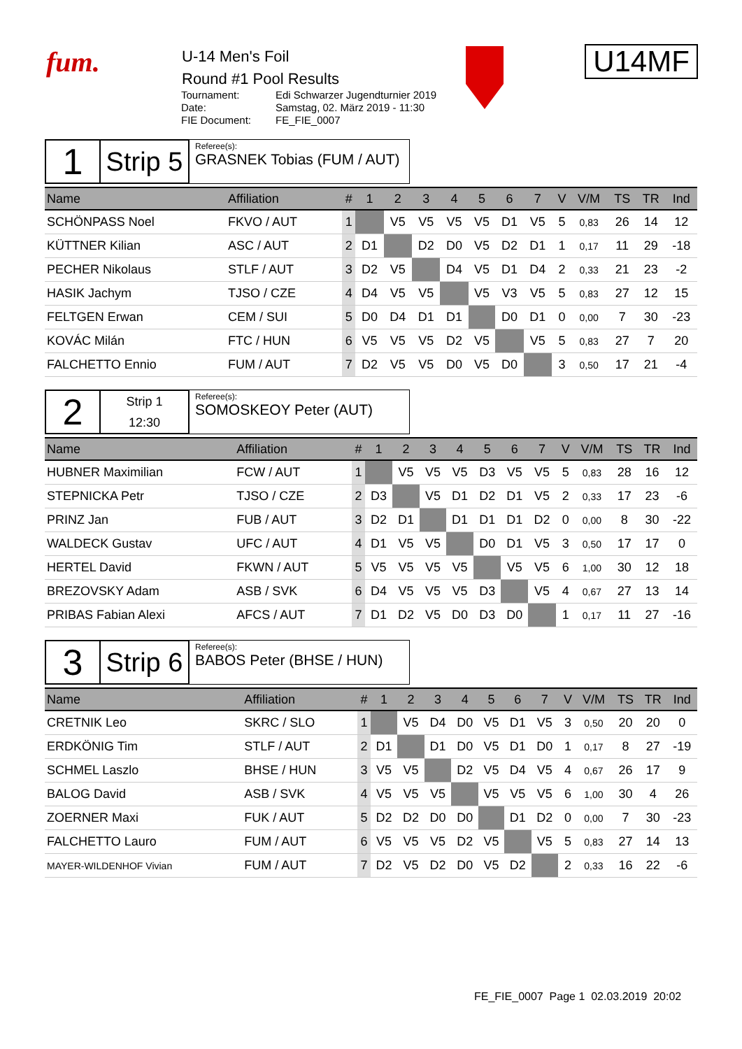fum.
U-14 Men's Foil
Round #1 Pool Results
Tournament: Edi Schwarzer Jugendturnier 2019
Date: Samstag, 02. März 2019 - 11:30
FIE Document: FE_FIE_0007
U14MF
1
Strip 5
Referee(s):
GRASNEK Tobias (FUM / AUT)
| Name | Affiliation | # | 1 | 2 | 3 | 4 | 5 | 6 | 7 | | V | V/M | TS | TR | Ind |
| --- | --- | --- | --- | --- | --- | --- | --- | --- | --- | --- | --- | --- | --- | --- | --- |
| SCHÖNPASS Noel | FKVO / AUT | 1 | | V5 | V5 | V5 | V5 | D1 | V5 | | 5 | 0,83 | 26 | 14 | 12 |
| KÜTTNER Kilian | ASC / AUT | 2 | D1 | | D2 | D0 | V5 | D2 | D1 | | 1 | 0,17 | 11 | 29 | -18 |
| PECHER Nikolaus | STLF / AUT | 3 | D2 | V5 | | D4 | V5 | D1 | D4 | | 2 | 0,33 | 21 | 23 | -2 |
| HASIK Jachym | TJSO / CZE | 4 | D4 | V5 | V5 | | V5 | V3 | V5 | | 5 | 0,83 | 27 | 12 | 15 |
| FELTGEN Erwan | CEM / SUI | 5 | D0 | D4 | D1 | D1 | | D0 | D1 | | 0 | 0,00 | 7 | 30 | -23 |
| KOVÁC Milán | FTC / HUN | 6 | V5 | V5 | V5 | D2 | V5 | | V5 | | 5 | 0,83 | 27 | 7 | 20 |
| FALCHETTO Ennio | FUM / AUT | 7 | D2 | V5 | V5 | D0 | V5 | D0 | | | 3 | 0,50 | 17 | 21 | -4 |
2
Strip 1
12:30
Referee(s):
SOMOSKEOY Peter (AUT)
| Name | Affiliation | # | 1 | 2 | 3 | 4 | 5 | 6 | 7 | | V | V/M | TS | TR | Ind |
| --- | --- | --- | --- | --- | --- | --- | --- | --- | --- | --- | --- | --- | --- | --- | --- |
| HUBNER Maximilian | FCW / AUT | 1 | | V5 | V5 | V5 | D3 | V5 | V5 | | 5 | 0,83 | 28 | 16 | 12 |
| STEPNICKA Petr | TJSO / CZE | 2 | D3 | | V5 | D1 | D2 | D1 | V5 | | 2 | 0,33 | 17 | 23 | -6 |
| PRINZ Jan | FUB / AUT | 3 | D2 | D1 | | D1 | D1 | D1 | D2 | | 0 | 0,00 | 8 | 30 | -22 |
| WALDECK Gustav | UFC / AUT | 4 | D1 | V5 | V5 | | D0 | D1 | V5 | | 3 | 0,50 | 17 | 17 | 0 |
| HERTEL David | FKWN / AUT | 5 | V5 | V5 | V5 | V5 | | V5 | V5 | | 6 | 1,00 | 30 | 12 | 18 |
| BREZOVSKY Adam | ASB / SVK | 6 | D4 | V5 | V5 | V5 | D3 | | V5 | | 4 | 0,67 | 27 | 13 | 14 |
| PRIBAS Fabian Alexi | AFCS / AUT | 7 | D1 | D2 | V5 | D0 | D3 | D0 | | | 1 | 0,17 | 11 | 27 | -16 |
3
Strip 6
Referee(s):
BABOS Peter (BHSE / HUN)
| Name | Affiliation | # | 1 | 2 | 3 | 4 | 5 | 6 | 7 | | V | V/M | TS | TR | Ind |
| --- | --- | --- | --- | --- | --- | --- | --- | --- | --- | --- | --- | --- | --- | --- | --- |
| CRETNIK Leo | SKRC / SLO | 1 | | V5 | D4 | D0 | V5 | D1 | V5 | | 3 | 0,50 | 20 | 20 | 0 |
| ERDKÖNIG Tim | STLF / AUT | 2 | D1 | | D1 | D0 | V5 | D1 | D0 | | 1 | 0,17 | 8 | 27 | -19 |
| SCHMEL Laszlo | BHSE / HUN | 3 | V5 | V5 | | D2 | V5 | D4 | V5 | | 4 | 0,67 | 26 | 17 | 9 |
| BALOG David | ASB / SVK | 4 | V5 | V5 | V5 | | V5 | V5 | V5 | | 6 | 1,00 | 30 | 4 | 26 |
| ZOERNER Maxi | FUK / AUT | 5 | D2 | D2 | D0 | D0 | | D1 | D2 | | 0 | 0,00 | 7 | 30 | -23 |
| FALCHETTO Lauro | FUM / AUT | 6 | V5 | V5 | V5 | D2 | V5 | | V5 | | 5 | 0,83 | 27 | 14 | 13 |
| MAYER-WILDENHOF Vivian | FUM / AUT | 7 | D2 | V5 | D2 | D0 | V5 | D2 | | | 2 | 0,33 | 16 | 22 | -6 |
FE_FIE_0007 Page 1 02.03.2019 20:02